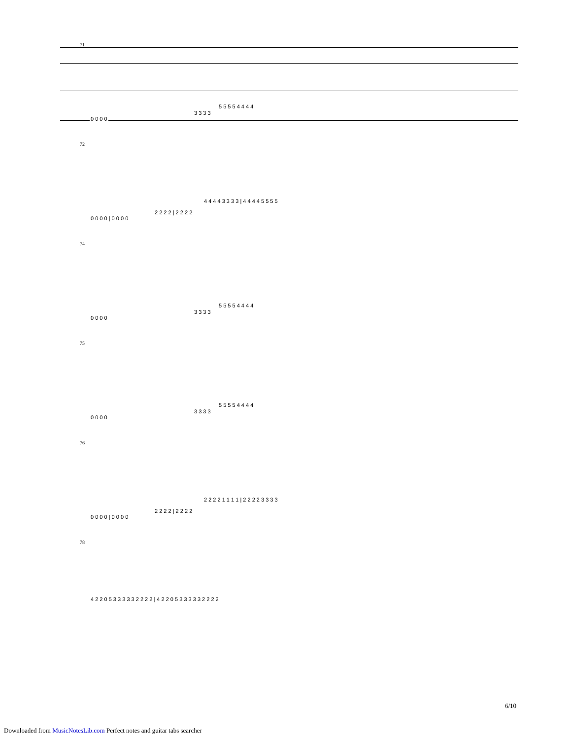71
5 5 5 5 4 4 4 4
3 3 3 3
0 0 0 0
72
4 4 4 4 3 3 3 3 | 4 4 4 4 5 5 5 5
2 2 2 2 | 2 2 2 2
0 0 0 0 | 0 0 0 0
74
5 5 5 5 4 4 4 4
3 3 3 3
0 0 0 0
75
5 5 5 5 4 4 4 4
3 3 3 3
0 0 0 0
76
2 2 2 2 1 1 1 1 | 2 2 2 2 3 3 3 3
2 2 2 2 | 2 2 2 2
0 0 0 0 | 0 0 0 0
78
4 2 2 0 5 3 3 3 3 3 2 2 2 2 | 4 2 2 0 5 3 3 3 3 3 2 2 2 2
6/10
Downloaded from MusicNotesLib.com Perfect notes and guitar tabs searcher